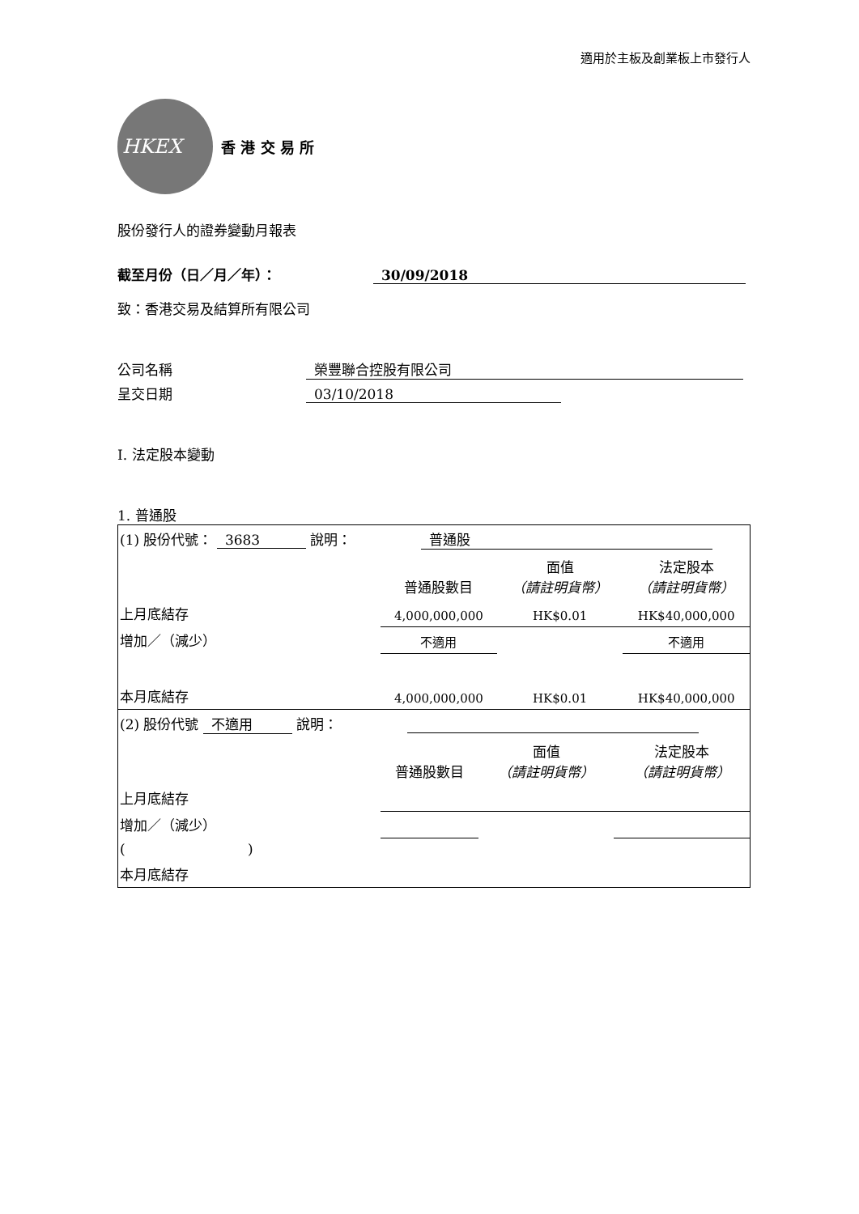適用於主板及創業板上市發行人
HKEX
香 港 交 易 所
股份發行人的證券變動月報表
截至月份（日／月／年）： 30/09/2018
致：香港交易及結算所有限公司
公司名稱 榮豐聯合控股有限公司
呈交日期 03/10/2018
I. 法定股本變動
1. 普通股
| (1) 股份代號： 3683 說明： 普通股 | | | |
| | 普通股數目 | 面值 （請註明貨幣） | 法定股本 （請註明貨幣） |
| 上月底結存 | 4,000,000,000 | HK$0.01 | HK$40,000,000 |
| 增加／（減少） | 不適用 | | 不適用 |
| 本月底結存 | 4,000,000,000 | HK$0.01 | HK$40,000,000 |
| (2) 股份代號 不適用 說明： | | | |
| | 普通股數目 | 面值 （請註明貨幣） | 法定股本 （請註明貨幣） |
| 上月底結存 | | | |
| 增加／（減少） | | | |
| ( ) | | | |
| 本月底結存 | | | |